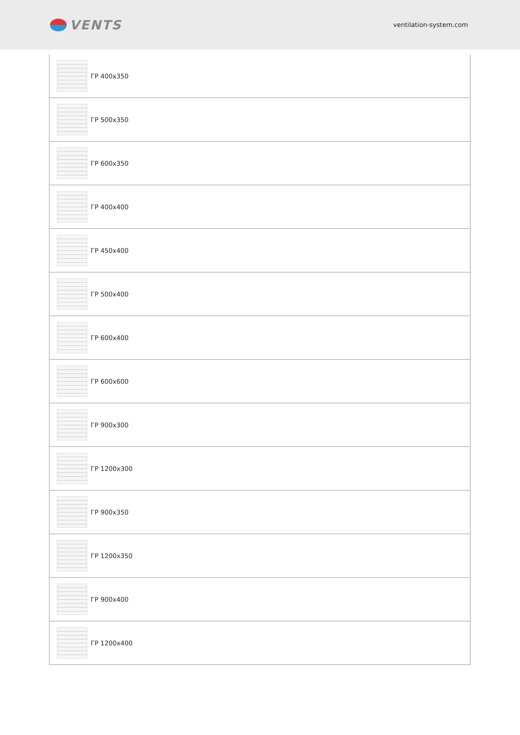VENTS
ventilation-system.com
| | ГР 400x350 |
| | ГР 500x350 |
| | ГР 600x350 |
| | ГР 400x400 |
| | ГР 450x400 |
| | ГР 500x400 |
| | ГР 600x400 |
| | ГР 600x600 |
| | ГР 900x300 |
| | ГР 1200x300 |
| | ГР 900x350 |
| | ГР 1200x350 |
| | ГР 900x400 |
| | ГР 1200x400 |